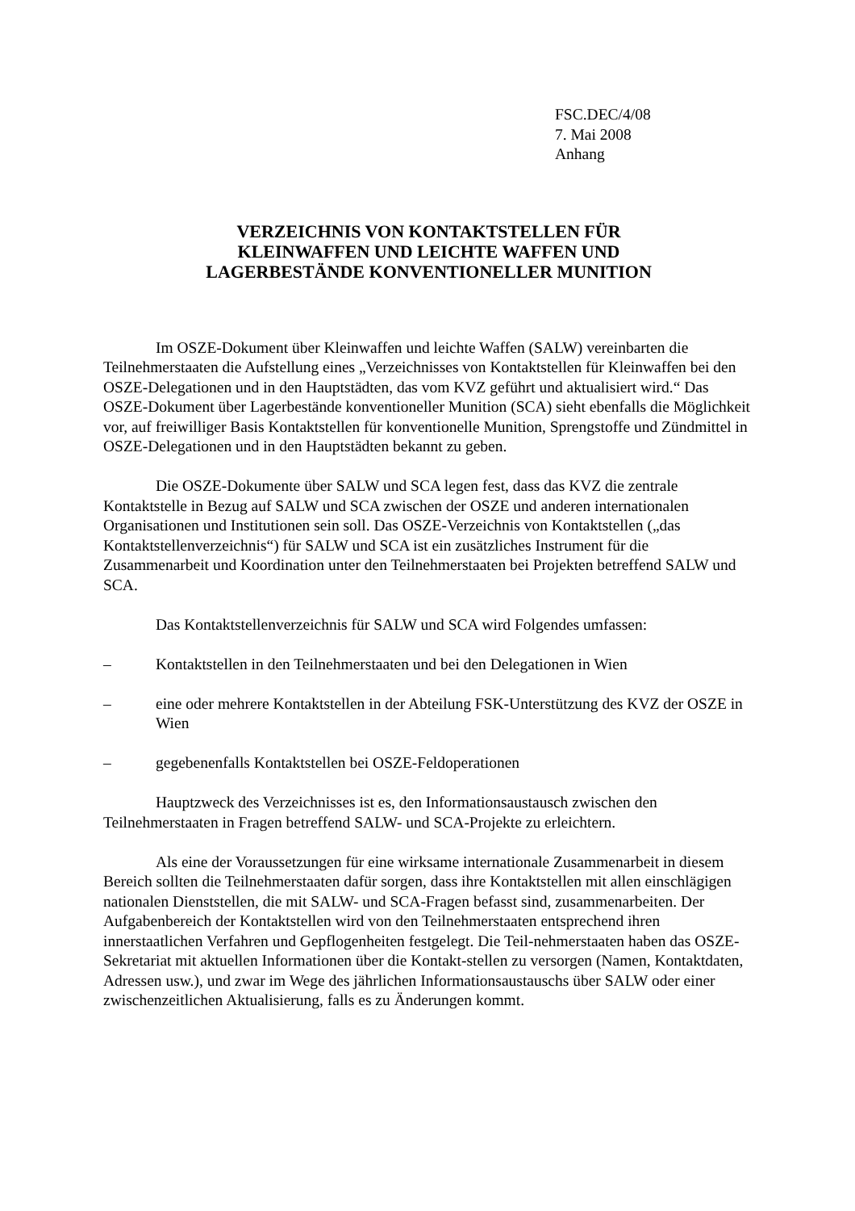FSC.DEC/4/08
7. Mai 2008
Anhang
VERZEICHNIS VON KONTAKTSTELLEN FÜR
KLEINWAFFEN UND LEICHTE WAFFEN UND
LAGERBESTÄNDE KONVENTIONELLER MUNITION
Im OSZE-Dokument über Kleinwaffen und leichte Waffen (SALW) vereinbarten die Teilnehmerstaaten die Aufstellung eines „Verzeichnisses von Kontaktstellen für Kleinwaffen bei den OSZE-Delegationen und in den Hauptstädten, das vom KVZ geführt und aktualisiert wird.“ Das OSZE-Dokument über Lagerbestände konventioneller Munition (SCA) sieht ebenfalls die Möglichkeit vor, auf freiwilliger Basis Kontaktstellen für konventionelle Munition, Sprengstoffe und Zündmittel in OSZE-Delegationen und in den Hauptstädten bekannt zu geben.
Die OSZE-Dokumente über SALW und SCA legen fest, dass das KVZ die zentrale Kontaktstelle in Bezug auf SALW und SCA zwischen der OSZE und anderen internationalen Organisationen und Institutionen sein soll. Das OSZE-Verzeichnis von Kontaktstellen („das Kontaktstellenverzeichnis“) für SALW und SCA ist ein zusätzliches Instrument für die Zusammenarbeit und Koordination unter den Teilnehmerstaaten bei Projekten betreffend SALW und SCA.
Das Kontaktstellenverzeichnis für SALW und SCA wird Folgendes umfassen:
– Kontaktstellen in den Teilnehmerstaaten und bei den Delegationen in Wien
– eine oder mehrere Kontaktstellen in der Abteilung FSK-Unterstützung des KVZ der OSZE in Wien
– gegebenenfalls Kontaktstellen bei OSZE-Feldoperationen
Hauptzweck des Verzeichnisses ist es, den Informationsaustausch zwischen den Teilnehmerstaaten in Fragen betreffend SALW- und SCA-Projekte zu erleichtern.
Als eine der Voraussetzungen für eine wirksame internationale Zusammenarbeit in diesem Bereich sollten die Teilnehmerstaaten dafür sorgen, dass ihre Kontaktstellen mit allen einschlägigen nationalen Dienststellen, die mit SALW- und SCA-Fragen befasst sind, zusammenarbeiten. Der Aufgabenbereich der Kontaktstellen wird von den Teilnehmerstaaten entsprechend ihren innerstaatlichen Verfahren und Gepflogenheiten festgelegt. Die Teil-nehmerstaaten haben das OSZE-Sekretariat mit aktuellen Informationen über die Kontakt-stellen zu versorgen (Namen, Kontaktdaten, Adressen usw.), und zwar im Wege des jährlichen Informationsaustauschs über SALW oder einer zwischenzeitlichen Aktualisierung, falls es zu Änderungen kommt.